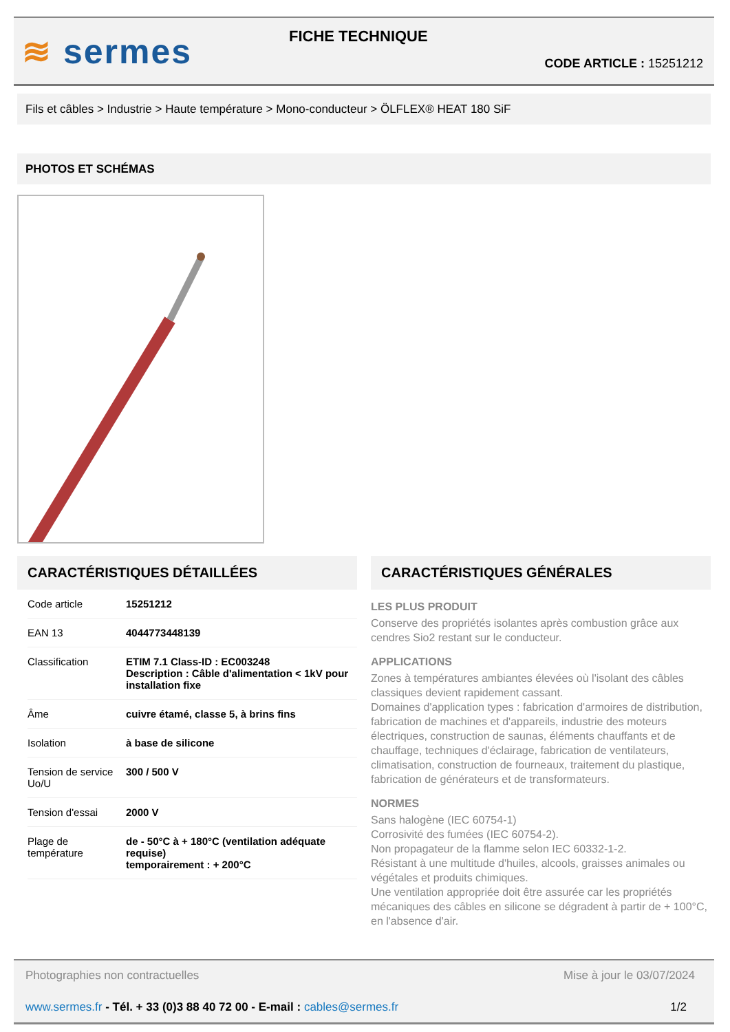≋ sermes FICHE TECHNIQUE
CODE ARTICLE : 15251212
Fils et câbles > Industrie > Haute température > Mono-conducteur > ÖLFLEX® HEAT 180 SiF
PHOTOS ET SCHÉMAS
CARACTÉRISTIQUES DÉTAILLÉES
| Code article | 15251212 |
| EAN 13 | 4044773448139 |
| Classification | ETIM 7.1 Class-ID : EC003248 Description : Câble d'alimentation < 1kV pour installation fixe |
| Âme | cuivre étamé, classe 5, à brins fins |
| Isolation | à base de silicone |
| Tension de service Uo/U | 300 / 500 V |
| Tension d'essai | 2000 V |
| Plage de température | de - 50°C à + 180°C (ventilation adéquate requise) temporairement : + 200°C |
CARACTÉRISTIQUES GÉNÉRALES
LES PLUS PRODUIT
Conserve des propriétés isolantes après combustion grâce aux cendres Sio2 restant sur le conducteur.
APPLICATIONS
Zones à températures ambiantes élevées où l'isolant des câbles classiques devient rapidement cassant.
Domaines d'application types : fabrication d'armoires de distribution, fabrication de machines et d'appareils, industrie des moteurs électriques, construction de saunas, éléments chauffants et de chauffage, techniques d'éclairage, fabrication de ventilateurs, climatisation, construction de fourneaux, traitement du plastique, fabrication de générateurs et de transformateurs.
NORMES
Sans halogène (IEC 60754-1)
Corrosivité des fumées (IEC 60754-2).
Non propagateur de la flamme selon IEC 60332-1-2.
Résistant à une multitude d'huiles, alcools, graisses animales ou végétales et produits chimiques.
Une ventilation appropriée doit être assurée car les propriétés mécaniques des câbles en silicone se dégradent à partir de + 100°C, en l'absence d'air.
Photographies non contractuelles Mise à jour le 03/07/2024
www.sermes.fr - Tél. + 33 (0)3 88 40 72 00 - E-mail : cables@sermes.fr 1/2